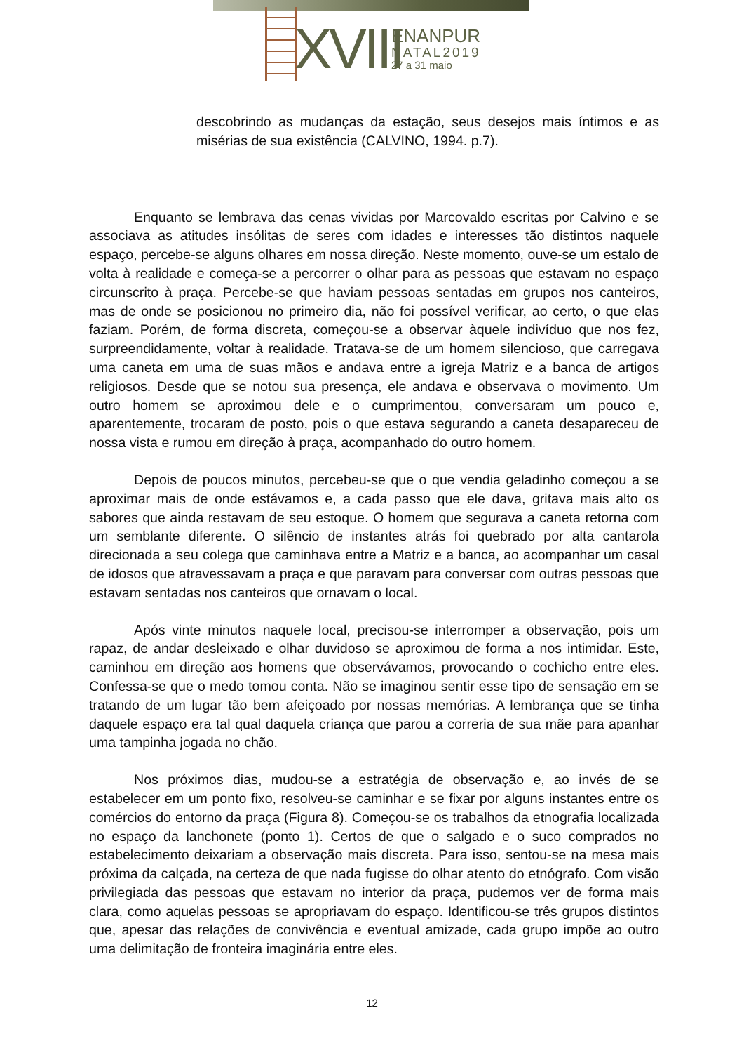XVIII
ENANPUR
NATAL2019
27 a 31 maio
descobrindo as mudanças da estação, seus desejos mais íntimos e as misérias de sua existência (CALVINO, 1994. p.7).
Enquanto se lembrava das cenas vividas por Marcovaldo escritas por Calvino e se associava as atitudes insólitas de seres com idades e interesses tão distintos naquele espaço, percebe-se alguns olhares em nossa direção. Neste momento, ouve-se um estalo de volta à realidade e começa-se a percorrer o olhar para as pessoas que estavam no espaço circunscrito à praça. Percebe-se que haviam pessoas sentadas em grupos nos canteiros, mas de onde se posicionou no primeiro dia, não foi possível verificar, ao certo, o que elas faziam. Porém, de forma discreta, começou-se a observar àquele indivíduo que nos fez, surpreendidamente, voltar à realidade. Tratava-se de um homem silencioso, que carregava uma caneta em uma de suas mãos e andava entre a igreja Matriz e a banca de artigos religiosos. Desde que se notou sua presença, ele andava e observava o movimento. Um outro homem se aproximou dele e o cumprimentou, conversaram um pouco e, aparentemente, trocaram de posto, pois o que estava segurando a caneta desapareceu de nossa vista e rumou em direção à praça, acompanhado do outro homem.
Depois de poucos minutos, percebeu-se que o que vendia geladinho começou a se aproximar mais de onde estávamos e, a cada passo que ele dava, gritava mais alto os sabores que ainda restavam de seu estoque. O homem que segurava a caneta retorna com um semblante diferente. O silêncio de instantes atrás foi quebrado por alta cantarola direcionada a seu colega que caminhava entre a Matriz e a banca, ao acompanhar um casal de idosos que atravessavam a praça e que paravam para conversar com outras pessoas que estavam sentadas nos canteiros que ornavam o local.
Após vinte minutos naquele local, precisou-se interromper a observação, pois um rapaz, de andar desleixado e olhar duvidoso se aproximou de forma a nos intimidar. Este, caminhou em direção aos homens que observávamos, provocando o cochicho entre eles. Confessa-se que o medo tomou conta. Não se imaginou sentir esse tipo de sensação em se tratando de um lugar tão bem afeiçoado por nossas memórias. A lembrança que se tinha daquele espaço era tal qual daquela criança que parou a correria de sua mãe para apanhar uma tampinha jogada no chão.
Nos próximos dias, mudou-se a estratégia de observação e, ao invés de se estabelecer em um ponto fixo, resolveu-se caminhar e se fixar por alguns instantes entre os comércios do entorno da praça (Figura 8). Começou-se os trabalhos da etnografia localizada no espaço da lanchonete (ponto 1). Certos de que o salgado e o suco comprados no estabelecimento deixariam a observação mais discreta. Para isso, sentou-se na mesa mais próxima da calçada, na certeza de que nada fugisse do olhar atento do etnógrafo. Com visão privilegiada das pessoas que estavam no interior da praça, pudemos ver de forma mais clara, como aquelas pessoas se apropriavam do espaço. Identificou-se três grupos distintos que, apesar das relações de convivência e eventual amizade, cada grupo impõe ao outro uma delimitação de fronteira imaginária entre eles.
12